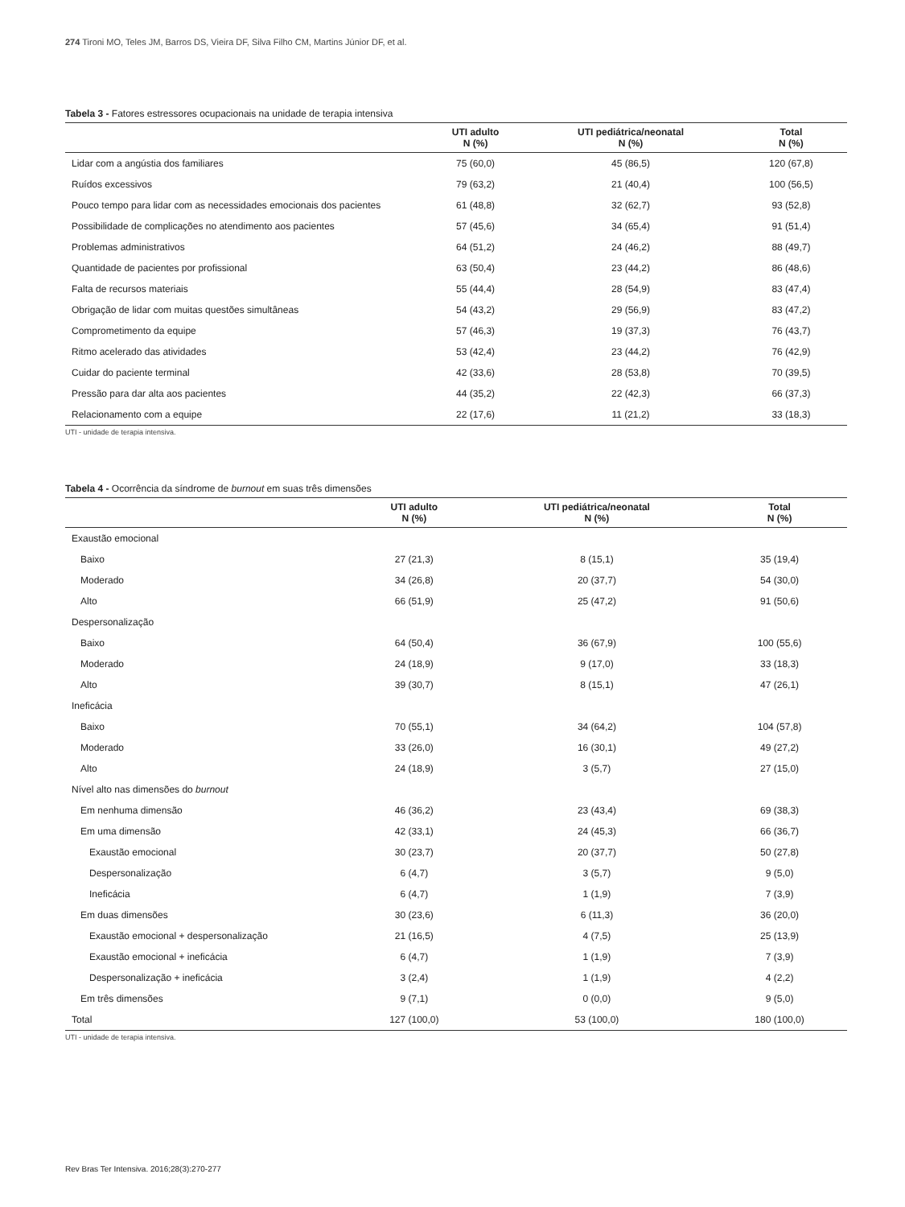274 Tironi MO, Teles JM, Barros DS, Vieira DF, Silva Filho CM, Martins Júnior DF, et al.
Tabela 3 - Fatores estressores ocupacionais na unidade de terapia intensiva
| | UTI adulto N (%) | UTI pediátrica/neonatal N (%) | Total N (%) |
| --- | --- | --- | --- |
| Lidar com a angústia dos familiares | 75 (60,0) | 45 (86,5) | 120 (67,8) |
| Ruídos excessivos | 79 (63,2) | 21 (40,4) | 100 (56,5) |
| Pouco tempo para lidar com as necessidades emocionais dos pacientes | 61 (48,8) | 32 (62,7) | 93 (52,8) |
| Possibilidade de complicações no atendimento aos pacientes | 57 (45,6) | 34 (65,4) | 91 (51,4) |
| Problemas administrativos | 64 (51,2) | 24 (46,2) | 88 (49,7) |
| Quantidade de pacientes por profissional | 63 (50,4) | 23 (44,2) | 86 (48,6) |
| Falta de recursos materiais | 55 (44,4) | 28 (54,9) | 83 (47,4) |
| Obrigação de lidar com muitas questões simultâneas | 54 (43,2) | 29 (56,9) | 83 (47,2) |
| Comprometimento da equipe | 57 (46,3) | 19 (37,3) | 76 (43,7) |
| Ritmo acelerado das atividades | 53 (42,4) | 23 (44,2) | 76 (42,9) |
| Cuidar do paciente terminal | 42 (33,6) | 28 (53,8) | 70 (39,5) |
| Pressão para dar alta aos pacientes | 44 (35,2) | 22 (42,3) | 66 (37,3) |
| Relacionamento com a equipe | 22 (17,6) | 11 (21,2) | 33 (18,3) |
UTI - unidade de terapia intensiva.
Tabela 4 - Ocorrência da síndrome de burnout em suas três dimensões
| | UTI adulto N (%) | UTI pediátrica/neonatal N (%) | Total N (%) |
| --- | --- | --- | --- |
| Exaustão emocional | | | |
| Baixo | 27 (21,3) | 8 (15,1) | 35 (19,4) |
| Moderado | 34 (26,8) | 20 (37,7) | 54 (30,0) |
| Alto | 66 (51,9) | 25 (47,2) | 91 (50,6) |
| Despersonalização | | | |
| Baixo | 64 (50,4) | 36 (67,9) | 100 (55,6) |
| Moderado | 24 (18,9) | 9 (17,0) | 33 (18,3) |
| Alto | 39 (30,7) | 8 (15,1) | 47 (26,1) |
| Ineficácia | | | |
| Baixo | 70 (55,1) | 34 (64,2) | 104 (57,8) |
| Moderado | 33 (26,0) | 16 (30,1) | 49 (27,2) |
| Alto | 24 (18,9) | 3 (5,7) | 27 (15,0) |
| Nível alto nas dimensões do burnout | | | |
| Em nenhuma dimensão | 46 (36,2) | 23 (43,4) | 69 (38,3) |
| Em uma dimensão | 42 (33,1) | 24 (45,3) | 66 (36,7) |
| Exaustão emocional | 30 (23,7) | 20 (37,7) | 50 (27,8) |
| Despersonalização | 6 (4,7) | 3 (5,7) | 9 (5,0) |
| Ineficácia | 6 (4,7) | 1 (1,9) | 7 (3,9) |
| Em duas dimensões | 30 (23,6) | 6 (11,3) | 36 (20,0) |
| Exaustão emocional + despersonalização | 21 (16,5) | 4 (7,5) | 25 (13,9) |
| Exaustão emocional + ineficácia | 6 (4,7) | 1 (1,9) | 7 (3,9) |
| Despersonalização + ineficácia | 3 (2,4) | 1 (1,9) | 4 (2,2) |
| Em três dimensões | 9 (7,1) | 0 (0,0) | 9 (5,0) |
| Total | 127 (100,0) | 53 (100,0) | 180 (100,0) |
UTI - unidade de terapia intensiva.
Rev Bras Ter Intensiva. 2016;28(3):270-277